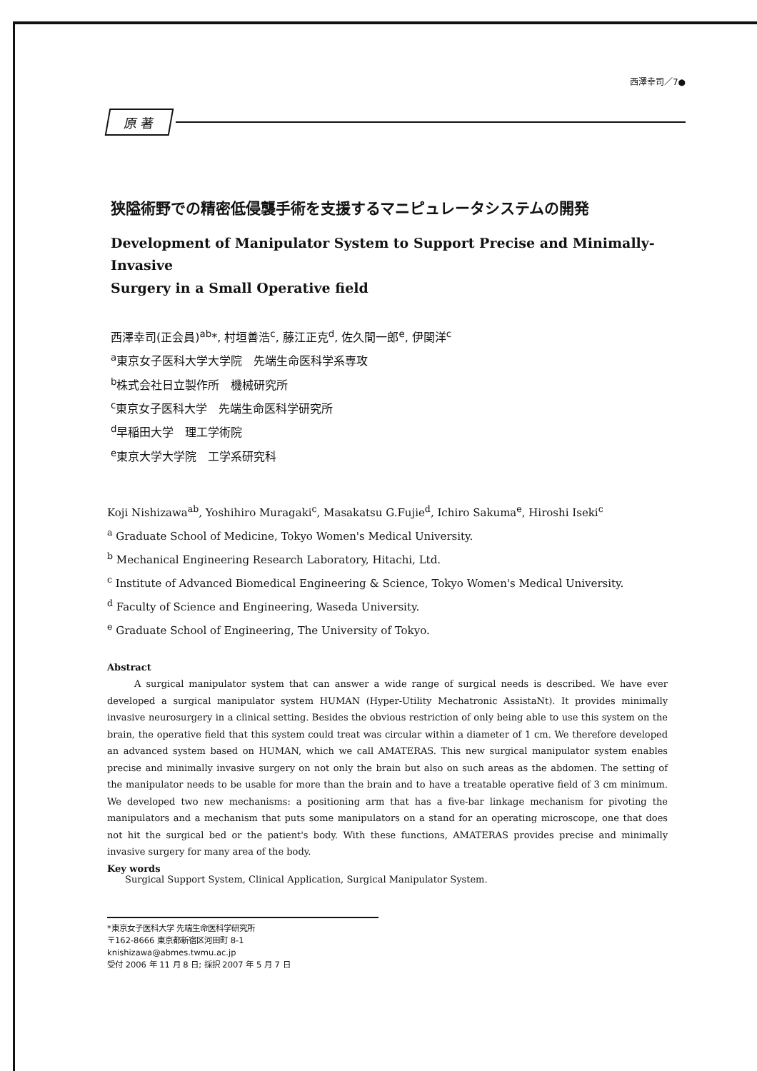西澤幸司／7●
原 著
狭隘術野での精密低侵襲手術を支援するマニピュレータシステムの開発
Development of Manipulator System to Support Precise and Minimally-Invasive
Surgery in a Small Operative field
西澤幸司(正会員)<sup>ab</sup>*, 村垣善浩<sup>c</sup>, 藤江正克<sup>d</sup>, 佐久間一郎<sup>e</sup>, 伊関洋<sup>c</sup>
<sup>a</sup> 東京女子医科大学大学院　先端生命医科学系専攻
<sup>b</sup> 株式会社日立製作所　機械研究所
<sup>c</sup> 東京女子医科大学　先端生命医科学研究所
<sup>d</sup> 早稲田大学　理工学術院
<sup>e</sup> 東京大学大学院　工学系研究科
Koji Nishizawa<sup>ab</sup>, Yoshihiro Muragaki<sup>c</sup>, Masakatsu G.Fujie<sup>d</sup>, Ichiro Sakuma<sup>e</sup>, Hiroshi Iseki<sup>c</sup>
<sup>a</sup> Graduate School of Medicine, Tokyo Women's Medical University.
<sup>b</sup> Mechanical Engineering Research Laboratory, Hitachi, Ltd.
<sup>c</sup> Institute of Advanced Biomedical Engineering & Science, Tokyo Women's Medical University.
<sup>d</sup> Faculty of Science and Engineering, Waseda University.
<sup>e</sup> Graduate School of Engineering, The University of Tokyo.
Abstract
A surgical manipulator system that can answer a wide range of surgical needs is described. We have ever developed a surgical manipulator system HUMAN (Hyper-Utility Mechatronic AssistaNt). It provides minimally invasive neurosurgery in a clinical setting. Besides the obvious restriction of only being able to use this system on the brain, the operative field that this system could treat was circular within a diameter of 1 cm. We therefore developed an advanced system based on HUMAN, which we call AMATERAS. This new surgical manipulator system enables precise and minimally invasive surgery on not only the brain but also on such areas as the abdomen. The setting of the manipulator needs to be usable for more than the brain and to have a treatable operative field of 3 cm minimum. We developed two new mechanisms: a positioning arm that has a five-bar linkage mechanism for pivoting the manipulators and a mechanism that puts some manipulators on a stand for an operating microscope, one that does not hit the surgical bed or the patient's body. With these functions, AMATERAS provides precise and minimally invasive surgery for many area of the body.
Key words
Surgical Support System, Clinical Application, Surgical Manipulator System.
*東京女子医科大学 先端生命医科学研究所
〒162-8666 東京都新宿区河田町 8-1
knishizawa@abmes.twmu.ac.jp
受付 2006 年 11 月 8 日; 採択 2007 年 5 月 7 日